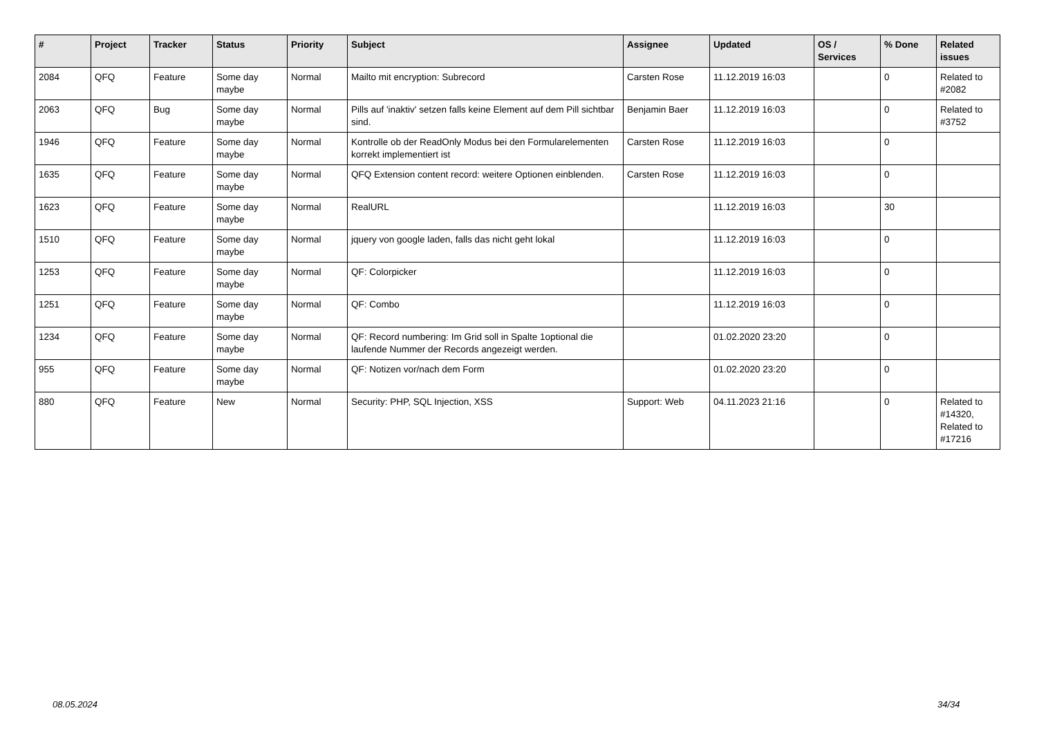| # | Project | Tracker | Status | Priority | Subject | Assignee | Updated | OS / Services | % Done | Related issues |
| --- | --- | --- | --- | --- | --- | --- | --- | --- | --- | --- |
| 2084 | QFQ | Feature | Some day maybe | Normal | Mailto mit encryption: Subrecord | Carsten Rose | 11.12.2019 16:03 | | 0 | Related to #2082 |
| 2063 | QFQ | Bug | Some day maybe | Normal | Pills auf 'inaktiv' setzen falls keine Element auf dem Pill sichtbar sind. | Benjamin Baer | 11.12.2019 16:03 | | 0 | Related to #3752 |
| 1946 | QFQ | Feature | Some day maybe | Normal | Kontrolle ob der ReadOnly Modus bei den Formularelementen korrekt implementiert ist | Carsten Rose | 11.12.2019 16:03 | | 0 | |
| 1635 | QFQ | Feature | Some day maybe | Normal | QFQ Extension content record: weitere Optionen einblenden. | Carsten Rose | 11.12.2019 16:03 | | 0 | |
| 1623 | QFQ | Feature | Some day maybe | Normal | RealURL | | 11.12.2019 16:03 | | 30 | |
| 1510 | QFQ | Feature | Some day maybe | Normal | jquery von google laden, falls das nicht geht lokal | | 11.12.2019 16:03 | | 0 | |
| 1253 | QFQ | Feature | Some day maybe | Normal | QF: Colorpicker | | 11.12.2019 16:03 | | 0 | |
| 1251 | QFQ | Feature | Some day maybe | Normal | QF: Combo | | 11.12.2019 16:03 | | 0 | |
| 1234 | QFQ | Feature | Some day maybe | Normal | QF: Record numbering: Im Grid soll in Spalte 1optional die laufende Nummer der Records angezeigt werden. | | 01.02.2020 23:20 | | 0 | |
| 955 | QFQ | Feature | Some day maybe | Normal | QF: Notizen vor/nach dem Form | | 01.02.2020 23:20 | | 0 | |
| 880 | QFQ | Feature | New | Normal | Security: PHP, SQL Injection, XSS | Support: Web | 04.11.2023 21:16 | | 0 | Related to #14320, Related to #17216 |
08.05.2024 34/34